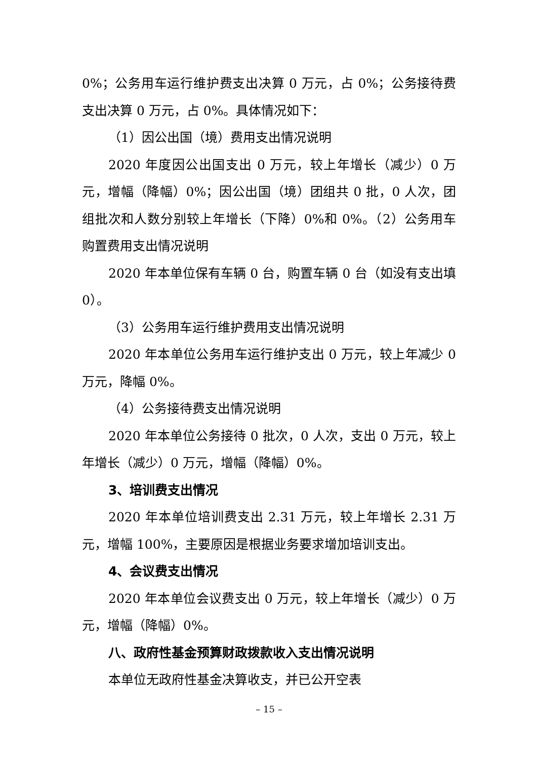0%；公务用车运行维护费支出决算 0 万元，占 0%；公务接待费支出决算 0 万元，占 0%。具体情况如下：
（1）因公出国（境）费用支出情况说明
2020 年度因公出国支出 0 万元，较上年增长（减少）0 万元，增幅（降幅）0%；因公出国（境）团组共 0 批，0 人次，团组批次和人数分别较上年增长（下降）0%和 0%。（2）公务用车购置费用支出情况说明
2020 年本单位保有车辆 0 台，购置车辆 0 台（如没有支出填 0）。
（3）公务用车运行维护费用支出情况说明
2020 年本单位公务用车运行维护支出 0 万元，较上年减少 0 万元，降幅 0%。
（4）公务接待费支出情况说明
2020 年本单位公务接待 0 批次，0 人次，支出 0 万元，较上年增长（减少）0 万元，增幅（降幅）0%。
3、培训费支出情况
2020 年本单位培训费支出 2.31 万元，较上年增长 2.31 万元，增幅 100%，主要原因是根据业务要求增加培训支出。
4、会议费支出情况
2020 年本单位会议费支出 0 万元，较上年增长（减少）0 万元，增幅（降幅）0%。
八、政府性基金预算财政拨款收入支出情况说明
本单位无政府性基金决算收支，并已公开空表
– 15 –